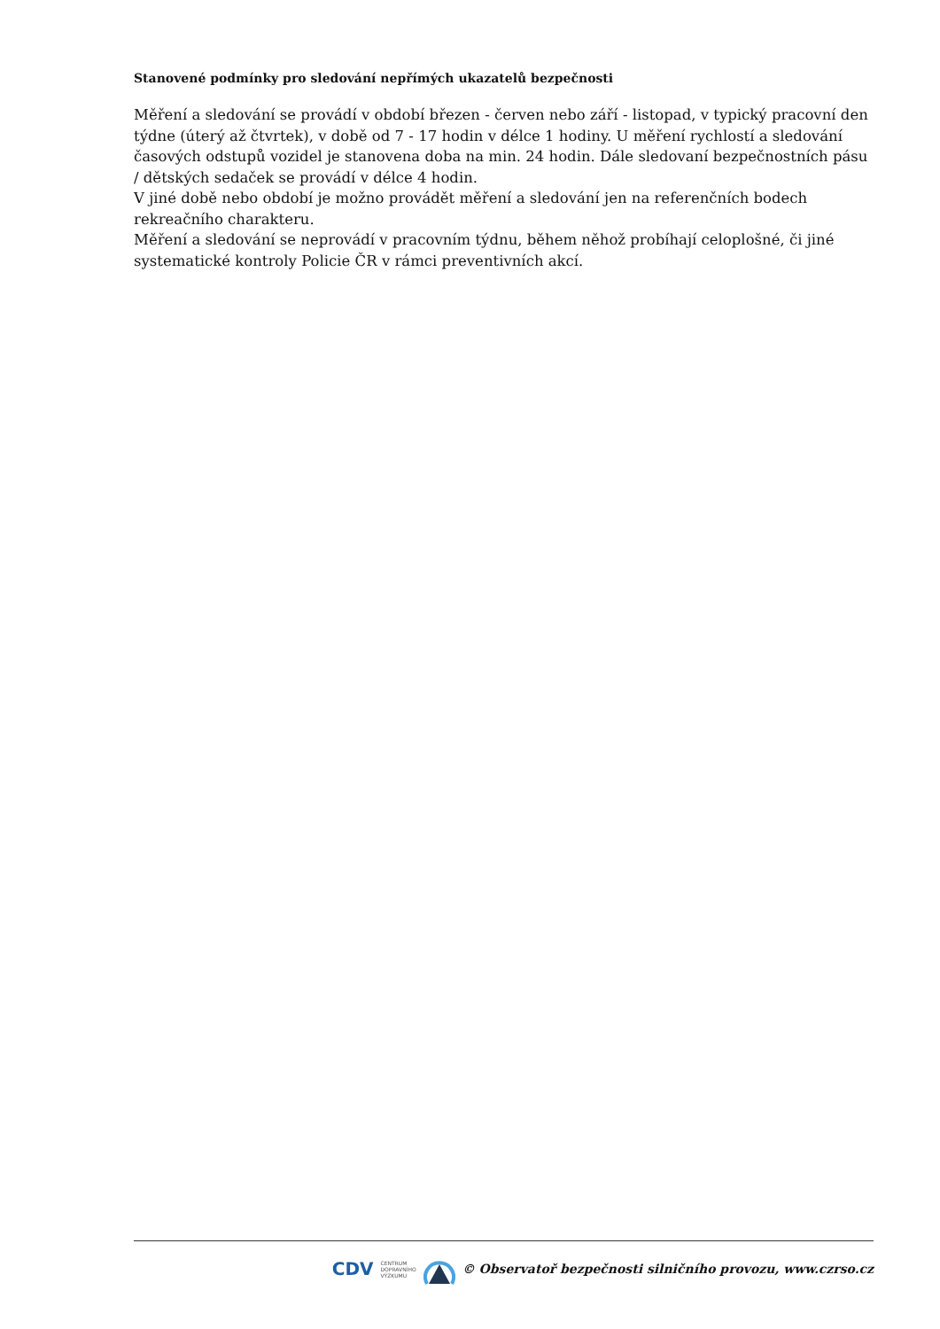Stanovené podmínky pro sledování nepřímých ukazatelů bezpečnosti
Měření a sledování se provádí v období březen - červen nebo září - listopad, v typický pracovní den týdne (úterý až čtvrtek), v době od 7 - 17 hodin v délce 1 hodiny. U měření rychlostí a sledování časových odstupů vozidel je stanovena doba na min. 24 hodin. Dále sledovaní bezpečnostních pásu / dětských sedaček se provádí v délce 4 hodin.
V jiné době nebo období je možno provádět měření a sledování jen na referenčních bodech rekreačního charakteru.
Měření a sledování se neprovádí v pracovním týdnu, během něhož probíhají celoplošné, či jiné systematické kontroly Policie ČR v rámci preventivních akcí.
CDV CENTRUM
DOPRAVNÍHO
VÝZKUMU © Observatoř bezpečnosti silničního provozu, www.czrso.cz